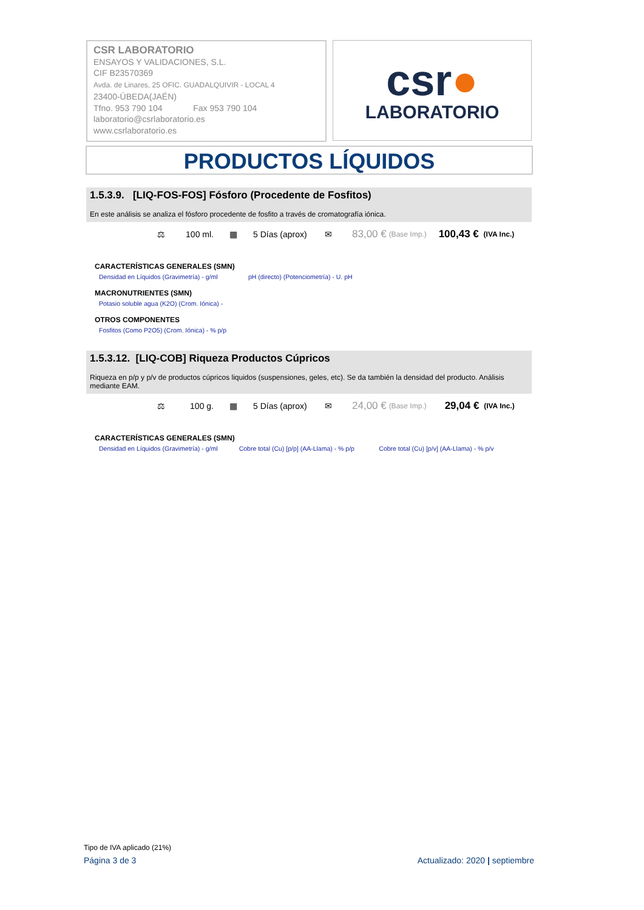CSR LABORATORIO
ENSAYOS Y VALIDACIONES, S.L.
CIF B23570369
Avda. de Linares, 25 OFIC. GUADALQUIVIR - LOCAL 4
23400-ÚBEDA(JAÉN)
Tfno. 953 790 104 Fax 953 790 104
laboratorio@csrlaboratorio.es
www.csrlaboratorio.es
csr●
LABORATORIO
PRODUCTOS LÍQUIDOS
1.5.3.9. [LIQ-FOS-FOS] Fósforo (Procedente de Fosfitos)
En este análisis se analiza el fósforo procedente de fosfito a través de cromatografía iónica.
⚖ 100 ml. ▦ 5 Días (aprox) ✉ 83,00 € (Base Imp.) 100,43 € (IVA Inc.)
CARACTERÍSTICAS GENERALES (SMN)
Densidad en Líquidos (Gravimetría) - g/ml pH (directo) (Potenciometría) - U. pH
MACRONUTRIENTES (SMN)
Potasio soluble agua (K2O) (Crom. Iónica) -
OTROS COMPONENTES
Fosfitos (Como P2O5) (Crom. Iónica) - % p/p
1.5.3.12. [LIQ-COB] Riqueza Productos Cúpricos
Riqueza en p/p y p/v de productos cúpricos liquidos (suspensiones, geles, etc). Se da también la densidad del producto. Análisis mediante EAM.
⚖ 100 g. ▦ 5 Días (aprox) ✉ 24,00 € (Base Imp.) 29,04 € (IVA Inc.)
CARACTERÍSTICAS GENERALES (SMN)
Densidad en Líquidos (Gravimetría) - g/ml Cobre total (Cu) [p/p] (AA-Llama) - % p/p Cobre total (Cu) [p/v] (AA-Llama) - % p/v
Tipo de IVA aplicado (21%)
Página 3 de 3 Actualizado: 2020 | septiembre